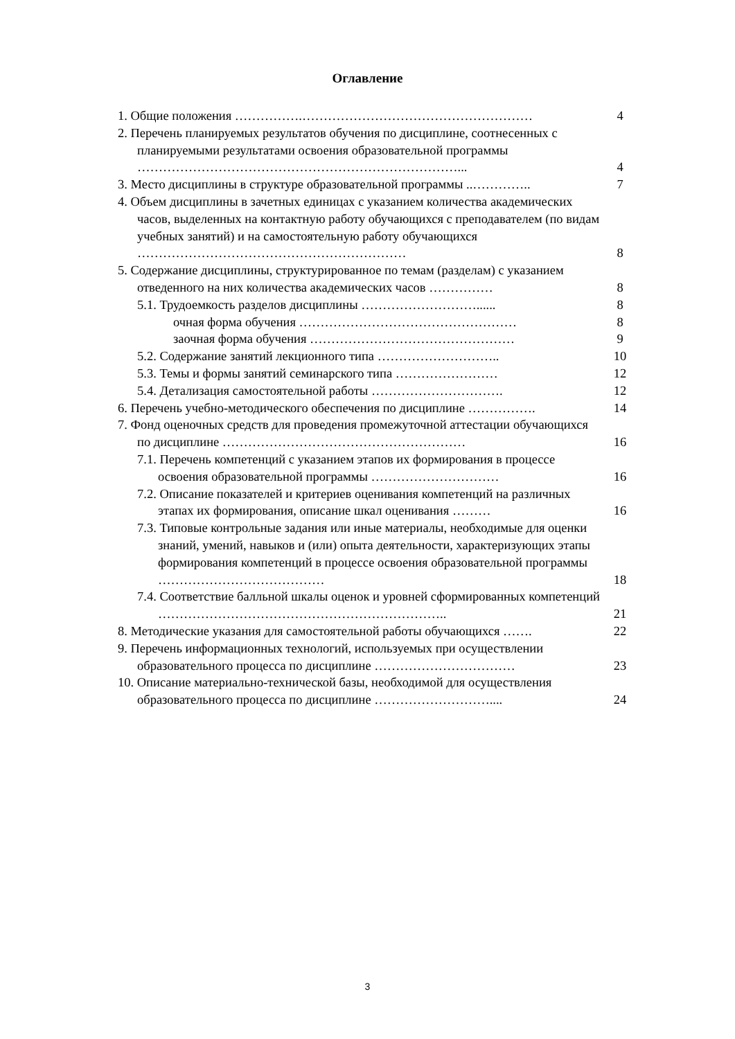Оглавление
| 1. Общие положения …………….……………………………………………… | 4 |
| 2. Перечень планируемых результатов обучения по дисциплине, соотнесенных с планируемыми результатами освоения образовательной программы …………………………………………………………………... | 4 |
| 3. Место дисциплины в структуре образовательной программы ..………….. | 7 |
| 4. Объем дисциплины в зачетных единицах с указанием количества академических часов, выделенных на контактную работу обучающихся с преподавателем (по видам учебных занятий) и на самостоятельную работу обучающихся ……………………………………………………… | 8 |
| 5. Содержание дисциплины, структурированное по темам (разделам) с указанием отведенного на них количества академических часов …………… | 8 |
| 5.1. Трудоемкость разделов дисциплины ………………………...... | 8 |
| очная форма обучения …………………………………………… | 8 |
| заочная форма обучения ………………………………………… | 9 |
| 5.2. Содержание занятий лекционного типа ……………………….. | 10 |
| 5.3. Темы и формы занятий семинарского типа …………………… | 12 |
| 5.4. Детализация самостоятельной работы …………………………. | 12 |
| 6. Перечень учебно-методического обеспечения по дисциплине ……………. | 14 |
| 7. Фонд оценочных средств для проведения промежуточной аттестации обучающихся по дисциплине ………………………………………………… | 16 |
| 7.1. Перечень компетенций с указанием этапов их формирования в процессе освоения образовательной программы ………………………… | 16 |
| 7.2. Описание показателей и критериев оценивания компетенций на различных этапах их формирования, описание шкал оценивания ……… | 16 |
| 7.3. Типовые контрольные задания или иные материалы, необходимые для оценки знаний, умений, навыков и (или) опыта деятельности, характеризующих этапы формирования компетенций в процессе освоения образовательной программы ………………………………… | 18 |
| 7.4. Соответствие балльной шкалы оценок и уровней сформированных компетенций ………………………………………………………….. | 21 |
| 8. Методические указания для самостоятельной работы обучающихся ……. | 22 |
| 9. Перечень информационных технологий, используемых при осуществлении образовательного процесса по дисциплине …………………………… | 23 |
| 10. Описание материально-технической базы, необходимой для осуществления образовательного процесса по дисциплине ……………………….... | 24 |
3